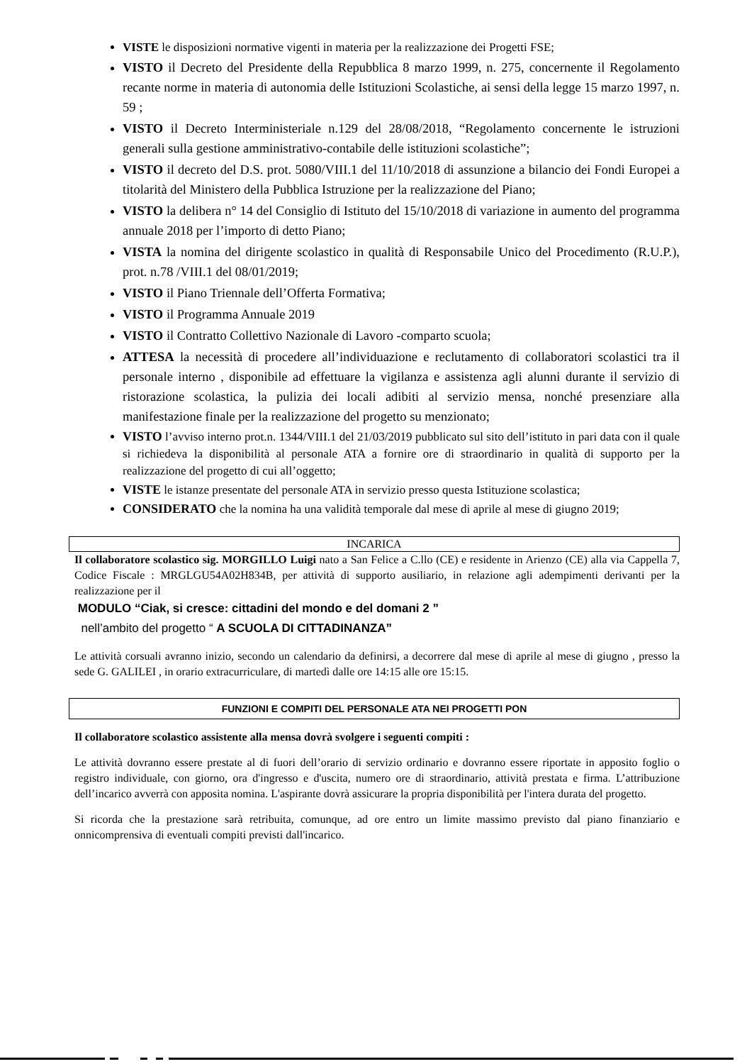VISTE le disposizioni normative vigenti in materia per la realizzazione dei Progetti FSE;
VISTO il Decreto del Presidente della Repubblica 8 marzo 1999, n. 275, concernente il Regolamento recante norme in materia di autonomia delle Istituzioni Scolastiche, ai sensi della legge 15 marzo 1997, n. 59 ;
VISTO il Decreto Interministeriale n.129 del 28/08/2018, “Regolamento concernente le istruzioni generali sulla gestione amministrativo-contabile delle istituzioni scolastiche”;
VISTO il decreto del D.S. prot. 5080/VIII.1 del 11/10/2018 di assunzione a bilancio dei Fondi Europei a titolarità del Ministero della Pubblica Istruzione per la realizzazione del Piano;
VISTO la delibera n° 14 del Consiglio di Istituto del 15/10/2018 di variazione in aumento del programma annuale 2018 per l’importo di detto Piano;
VISTA la nomina del dirigente scolastico in qualità di Responsabile Unico del Procedimento (R.U.P.), prot. n.78 /VIII.1 del 08/01/2019;
VISTO il Piano Triennale dell’Offerta Formativa;
VISTO il Programma Annuale 2019
VISTO il Contratto Collettivo Nazionale di Lavoro -comparto scuola;
ATTESA la necessità di procedere all’individuazione e reclutamento di collaboratori scolastici tra il personale interno , disponibile ad effettuare la vigilanza e assistenza agli alunni durante il servizio di ristorazione scolastica, la pulizia dei locali adibiti al servizio mensa, nonché presenziare alla manifestazione finale per la realizzazione del progetto su menzionato;
VISTO l’avviso interno prot.n. 1344/VIII.1 del 21/03/2019 pubblicato sul sito dell’istituto in pari data con il quale si richiedeva la disponibilità al personale ATA a fornire ore di straordinario in qualità di supporto per la realizzazione del progetto di cui all’oggetto;
VISTE le istanze presentate del personale ATA in servizio presso questa Istituzione scolastica;
CONSIDERATO che la nomina ha una validità temporale dal mese di aprile al mese di giugno 2019;
INCARICA
Il collaboratore scolastico sig. MORGILLO Luigi nato a San Felice a C.llo (CE) e residente in Arienzo (CE) alla via Cappella 7, Codice Fiscale : MRGLGU54A02H834B, per attività di supporto ausiliario, in relazione agli adempimenti derivanti per la realizzazione per il
MODULO “Ciak, si cresce: cittadini del mondo e del domani 2 ”
nell’ambito del progetto “ A SCUOLA DI CITTADINANZA”
Le attività corsuali avranno inizio, secondo un calendario da definirsi, a decorrere dal mese di aprile al mese di giugno , presso la sede G. GALILEI , in orario extracurriculare, di martedì dalle ore 14:15 alle ore 15:15.
FUNZIONI E COMPITI DEL PERSONALE ATA NEI PROGETTI PON
Il collaboratore scolastico assistente alla mensa dovrà svolgere i seguenti compiti :
Le attività dovranno essere prestate al di fuori dell’orario di servizio ordinario e dovranno essere riportate in apposito foglio o registro individuale, con giorno, ora d'ingresso e d'uscita, numero ore di straordinario, attività prestata e firma. L’attribuzione dell’incarico avverrà con apposita nomina. L'aspirante dovrà assicurare la propria disponibilità per l'intera durata del progetto.
Si ricorda che la prestazione sarà retribuita, comunque, ad ore entro un limite massimo previsto dal piano finanziario e onnicomprensiva di eventuali compiti previsti dall'incarico.